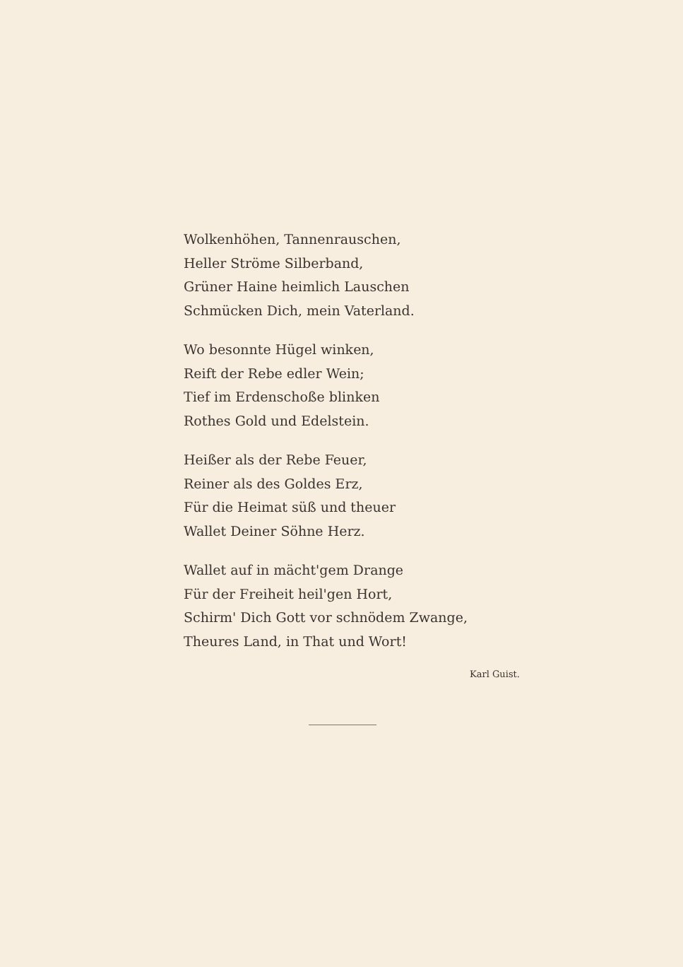Wolkenhöhen, Tannenrauschen,
Heller Ströme Silberband,
Grüner Haine heimlich Lauschen
Schmücken Dich, mein Vaterland.
Wo besonnte Hügel winken,
Reift der Rebe edler Wein;
Tief im Erdenschoße blinken
Rothes Gold und Edelstein.
Heißer als der Rebe Feuer,
Reiner als des Goldes Erz,
Für die Heimat süß und theuer
Wallet Deiner Söhne Herz.
Wallet auf in mächt'gem Drange
Für der Freiheit heil'gen Hort,
Schirm' Dich Gott vor schnödem Zwange,
Theures Land, in That und Wort!
Karl Guist.